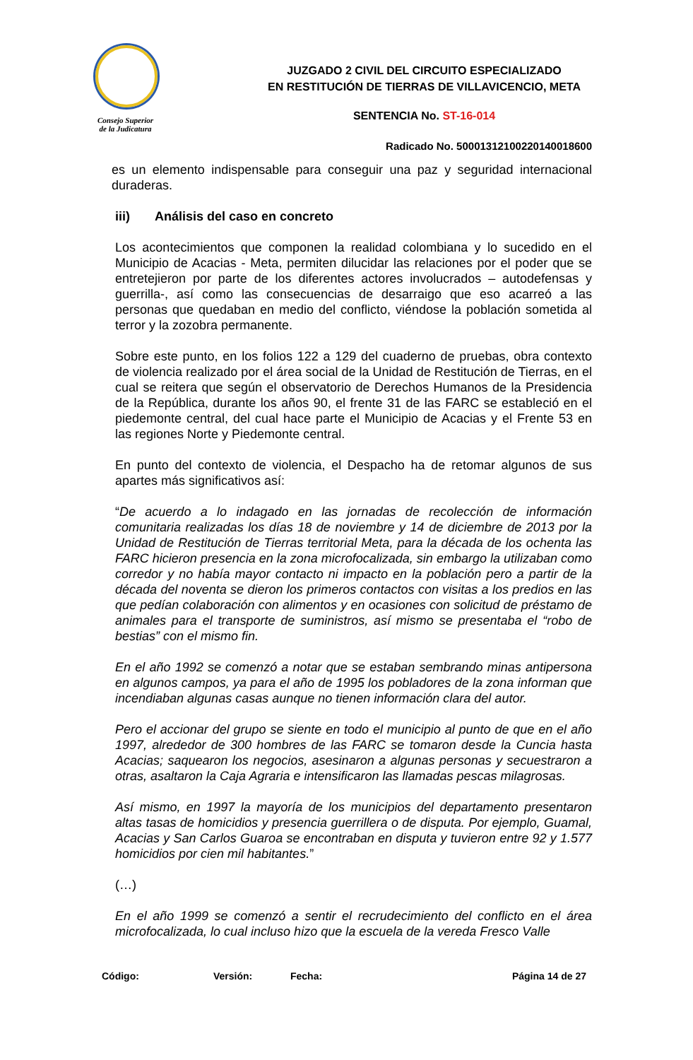Consejo Superior
de la Judicatura
JUZGADO 2 CIVIL DEL CIRCUITO ESPECIALIZADO
EN RESTITUCIÓN DE TIERRAS DE VILLAVICENCIO, META
SENTENCIA No. ST-16-014
Radicado No. 50001312100220140018600
es un elemento indispensable para conseguir una paz y seguridad internacional duraderas.
iii) Análisis del caso en concreto
Los acontecimientos que componen la realidad colombiana y lo sucedido en el Municipio de Acacias - Meta, permiten dilucidar las relaciones por el poder que se entretejieron por parte de los diferentes actores involucrados – autodefensas y guerrilla-, así como las consecuencias de desarraigo que eso acarreó a las personas que quedaban en medio del conflicto, viéndose la población sometida al terror y la zozobra permanente.
Sobre este punto, en los folios 122 a 129 del cuaderno de pruebas, obra contexto de violencia realizado por el área social de la Unidad de Restitución de Tierras, en el cual se reitera que según el observatorio de Derechos Humanos de la Presidencia de la República, durante los años 90, el frente 31 de las FARC se estableció en el piedemonte central, del cual hace parte el Municipio de Acacias y el Frente 53 en las regiones Norte y Piedemonte central.
En punto del contexto de violencia, el Despacho ha de retomar algunos de sus apartes más significativos así:
“De acuerdo a lo indagado en las jornadas de recolección de información comunitaria realizadas los días 18 de noviembre y 14 de diciembre de 2013 por la Unidad de Restitución de Tierras territorial Meta, para la década de los ochenta las FARC hicieron presencia en la zona microfocalizada, sin embargo la utilizaban como corredor y no había mayor contacto ni impacto en la población pero a partir de la década del noventa se dieron los primeros contactos con visitas a los predios en las que pedían colaboración con alimentos y en ocasiones con solicitud de préstamo de animales para el transporte de suministros, así mismo se presentaba el “robo de bestias” con el mismo fin.
En el año 1992 se comenzó a notar que se estaban sembrando minas antipersona en algunos campos, ya para el año de 1995 los pobladores de la zona informan que incendiaban algunas casas aunque no tienen información clara del autor.
Pero el accionar del grupo se siente en todo el municipio al punto de que en el año 1997, alrededor de 300 hombres de las FARC se tomaron desde la Cuncia hasta Acacias; saquearon los negocios, asesinaron a algunas personas y secuestraron a otras, asaltaron la Caja Agraria e intensificaron las llamadas pescas milagrosas.
Así mismo, en 1997 la mayoría de los municipios del departamento presentaron altas tasas de homicidios y presencia guerrillera o de disputa. Por ejemplo, Guamal, Acacias y San Carlos Guaroa se encontraban en disputa y tuvieron entre 92 y 1.577 homicidios por cien mil habitantes.”
(…)
En el año 1999 se comenzó a sentir el recrudecimiento del conflicto en el área microfocalizada, lo cual incluso hizo que la escuela de la vereda Fresco Valle
Código: Versión: Fecha: Página 14 de 27